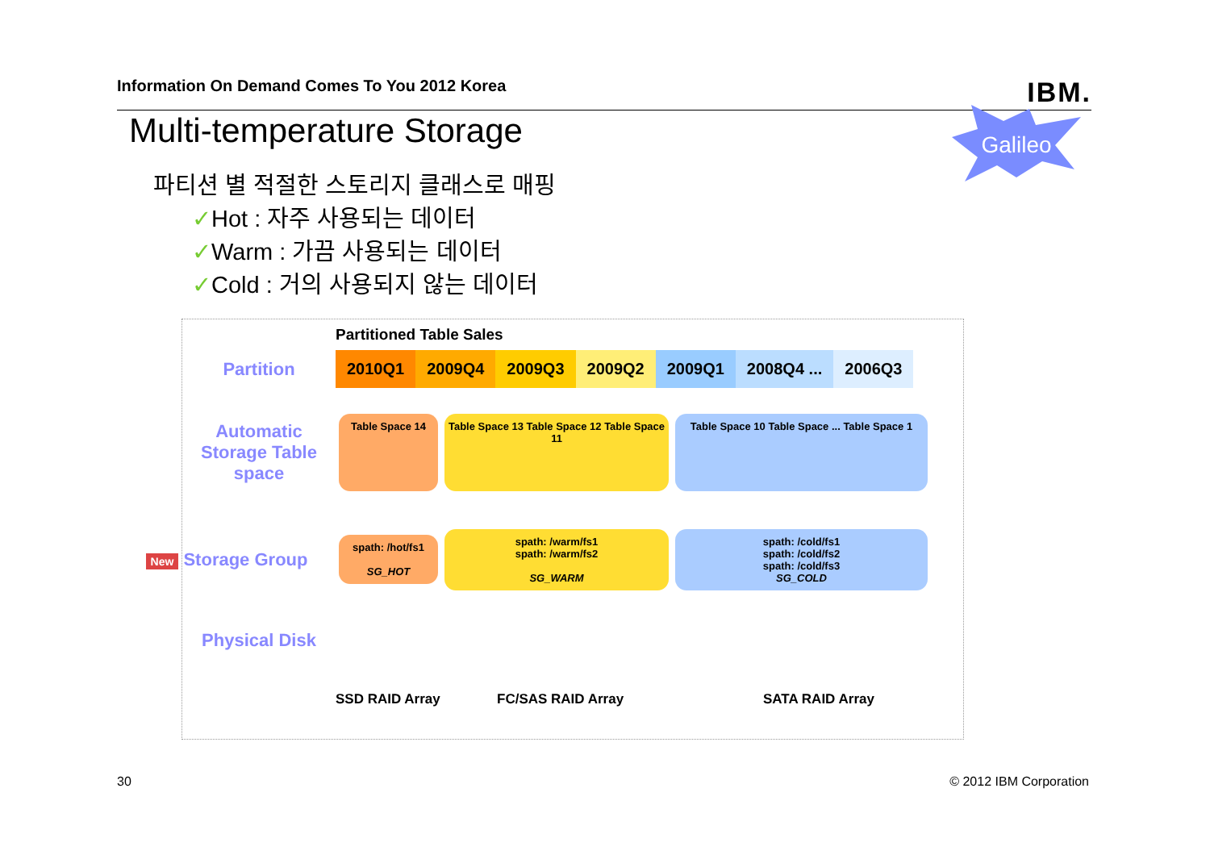Information On Demand Comes To You 2012 Korea IBM.
Multi-temperature Storage Galileo
파티션 별 적절한 스토리지 클래스로 매핑
✓Hot : 자주 사용되는 데이터
✓Warm : 가끔 사용되는 데이터
✓Cold : 거의 사용되지 않는 데이터
Partitioned Table Sales
Partition
2010Q1 2009Q4 2009Q3 2009Q2 2009Q1 2008Q4 ... 2006Q3
Automatic Storage Table space
Table Space 14
Table Space 13 Table Space 12 Table Space 11
Table Space 10 Table Space ... Table Space 1
New Storage Group
spath: /hot/fs1
SG_HOT
spath: /warm/fs1
spath: /warm/fs2
SG_WARM
spath: /cold/fs1
spath: /cold/fs2
spath: /cold/fs3
SG_COLD
Physical Disk
SSD RAID Array FC/SAS RAID Array SATA RAID Array
30 © 2012 IBM Corporation